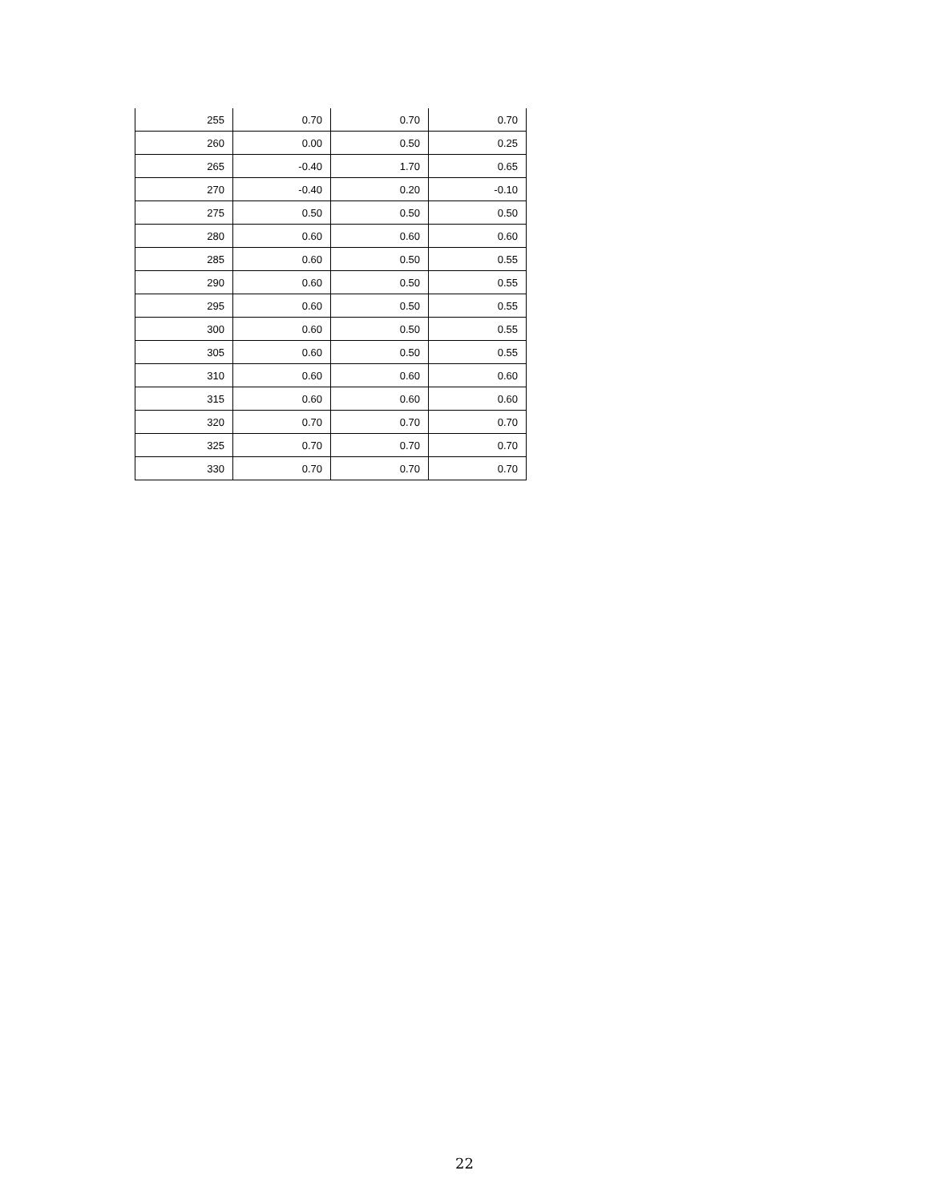| 255 | 0.70 | 0.70 | 0.70 |
| 260 | 0.00 | 0.50 | 0.25 |
| 265 | -0.40 | 1.70 | 0.65 |
| 270 | -0.40 | 0.20 | -0.10 |
| 275 | 0.50 | 0.50 | 0.50 |
| 280 | 0.60 | 0.60 | 0.60 |
| 285 | 0.60 | 0.50 | 0.55 |
| 290 | 0.60 | 0.50 | 0.55 |
| 295 | 0.60 | 0.50 | 0.55 |
| 300 | 0.60 | 0.50 | 0.55 |
| 305 | 0.60 | 0.50 | 0.55 |
| 310 | 0.60 | 0.60 | 0.60 |
| 315 | 0.60 | 0.60 | 0.60 |
| 320 | 0.70 | 0.70 | 0.70 |
| 325 | 0.70 | 0.70 | 0.70 |
| 330 | 0.70 | 0.70 | 0.70 |
22